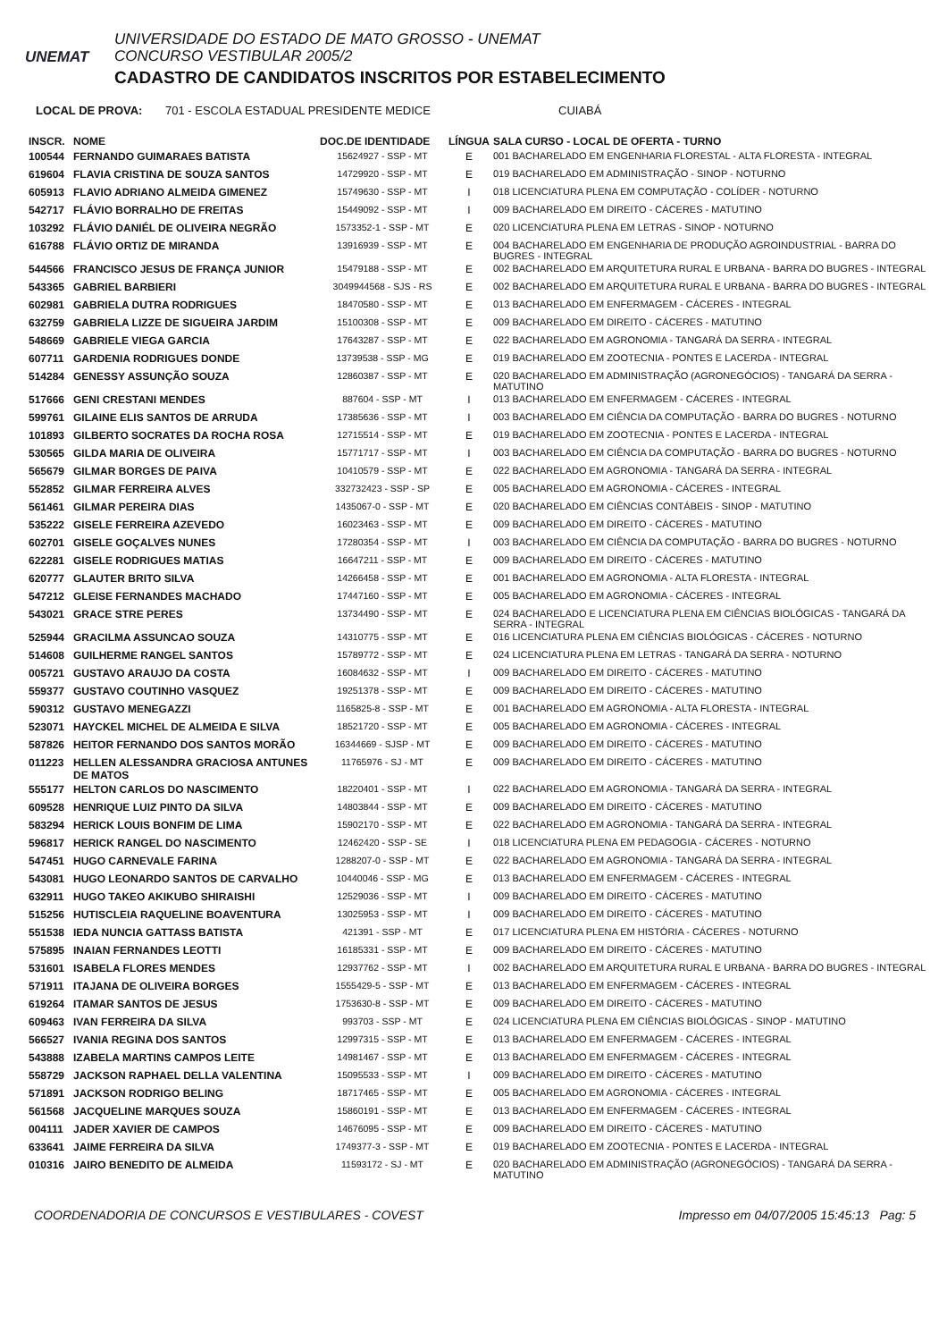UNEMAT
UNIVERSIDADE DO ESTADO DE MATO GROSSO - UNEMAT
CONCURSO VESTIBULAR 2005/2
CADASTRO DE CANDIDATOS INSCRITOS POR ESTABELECIMENTO
LOCAL DE PROVA: 701 - ESCOLA ESTADUAL PRESIDENTE MEDICE CUIABÁ
| INSCR. | NOME | DOC.DE IDENTIDADE | LÍNGUA | SALA CURSO - LOCAL DE OFERTA - TURNO |
| --- | --- | --- | --- | --- |
| 100544 | FERNANDO GUIMARAES BATISTA | 15624927 - SSP - MT | E | 001 BACHARELADO EM ENGENHARIA FLORESTAL - ALTA FLORESTA - INTEGRAL |
| 619604 | FLAVIA CRISTINA DE SOUZA SANTOS | 14729920 - SSP - MT | E | 019 BACHARELADO EM ADMINISTRAÇÃO - SINOP - NOTURNO |
| 605913 | FLAVIO ADRIANO ALMEIDA GIMENEZ | 15749630 - SSP - MT | I | 018 LICENCIATURA PLENA EM COMPUTAÇÃO - COLÍDER - NOTURNO |
| 542717 | FLÁVIO BORRALHO DE FREITAS | 15449092 - SSP - MT | I | 009 BACHARELADO EM DIREITO - CÁCERES - MATUTINO |
| 103292 | FLÁVIO DANIÉL DE OLIVEIRA NEGRÃO | 1573352-1 - SSP - MT | E | 020 LICENCIATURA PLENA EM LETRAS - SINOP - NOTURNO |
| 616788 | FLÁVIO ORTIZ DE MIRANDA | 13916939 - SSP - MT | E | 004 BACHARELADO EM ENGENHARIA DE PRODUÇÃO AGROINDUSTRIAL - BARRA DO BUGRES - INTEGRAL |
| 544566 | FRANCISCO JESUS DE FRANÇA JUNIOR | 15479188 - SSP - MT | E | 002 BACHARELADO EM ARQUITETURA RURAL E URBANA - BARRA DO BUGRES - INTEGRAL |
| 543365 | GABRIEL BARBIERI | 3049944568 - SJS - RS | E | 002 BACHARELADO EM ARQUITETURA RURAL E URBANA - BARRA DO BUGRES - INTEGRAL |
| 602981 | GABRIELA DUTRA RODRIGUES | 18470580 - SSP - MT | E | 013 BACHARELADO EM ENFERMAGEM - CÁCERES - INTEGRAL |
| 632759 | GABRIELA LIZZE DE SIGUEIRA JARDIM | 15100308 - SSP - MT | E | 009 BACHARELADO EM DIREITO - CÁCERES - MATUTINO |
| 548669 | GABRIELE VIEGA GARCIA | 17643287 - SSP - MT | E | 022 BACHARELADO EM AGRONOMIA - TANGARÁ DA SERRA - INTEGRAL |
| 607711 | GARDENIA RODRIGUES DONDE | 13739538 - SSP - MG | E | 019 BACHARELADO EM ZOOTECNIA - PONTES E LACERDA - INTEGRAL |
| 514284 | GENESSY ASSUNÇÃO SOUZA | 12860387 - SSP - MT | E | 020 BACHARELADO EM ADMINISTRAÇÃO (AGRONEGÓCIOS) - TANGARÁ DA SERRA - MATUTINO |
| 517666 | GENI CRESTANI MENDES | 887604 - SSP - MT | I | 013 BACHARELADO EM ENFERMAGEM - CÁCERES - INTEGRAL |
| 599761 | GILAINE ELIS SANTOS DE ARRUDA | 17385636 - SSP - MT | I | 003 BACHARELADO EM CIÊNCIA DA COMPUTAÇÃO - BARRA DO BUGRES - NOTURNO |
| 101893 | GILBERTO SOCRATES DA ROCHA ROSA | 12715514 - SSP - MT | E | 019 BACHARELADO EM ZOOTECNIA - PONTES E LACERDA - INTEGRAL |
| 530565 | GILDA MARIA DE OLIVEIRA | 15771717 - SSP - MT | I | 003 BACHARELADO EM CIÊNCIA DA COMPUTAÇÃO - BARRA DO BUGRES - NOTURNO |
| 565679 | GILMAR BORGES DE PAIVA | 10410579 - SSP - MT | E | 022 BACHARELADO EM AGRONOMIA - TANGARÁ DA SERRA - INTEGRAL |
| 552852 | GILMAR FERREIRA ALVES | 332732423 - SSP - SP | E | 005 BACHARELADO EM AGRONOMIA - CÁCERES - INTEGRAL |
| 561461 | GILMAR PEREIRA DIAS | 1435067-0 - SSP - MT | E | 020 BACHARELADO EM CIÊNCIAS CONTÁBEIS - SINOP - MATUTINO |
| 535222 | GISELE FERREIRA AZEVEDO | 16023463 - SSP - MT | E | 009 BACHARELADO EM DIREITO - CÁCERES - MATUTINO |
| 602701 | GISELE GOÇALVES NUNES | 17280354 - SSP - MT | I | 003 BACHARELADO EM CIÊNCIA DA COMPUTAÇÃO - BARRA DO BUGRES - NOTURNO |
| 622281 | GISELE RODRIGUES MATIAS | 16647211 - SSP - MT | E | 009 BACHARELADO EM DIREITO - CÁCERES - MATUTINO |
| 620777 | GLAUTER BRITO SILVA | 14266458 - SSP - MT | E | 001 BACHARELADO EM AGRONOMIA - ALTA FLORESTA - INTEGRAL |
| 547212 | GLEISE FERNANDES MACHADO | 17447160 - SSP - MT | E | 005 BACHARELADO EM AGRONOMIA - CÁCERES - INTEGRAL |
| 543021 | GRACE STRE PERES | 13734490 - SSP - MT | E | 024 BACHARELADO E LICENCIATURA PLENA EM CIÊNCIAS BIOLÓGICAS - TANGARÁ DA SERRA - INTEGRAL |
| 525944 | GRACILMA ASSUNCAO SOUZA | 14310775 - SSP - MT | E | 016 LICENCIATURA PLENA EM CIÊNCIAS BIOLÓGICAS - CÁCERES - NOTURNO |
| 514608 | GUILHERME RANGEL SANTOS | 15789772 - SSP - MT | E | 024 LICENCIATURA PLENA EM LETRAS - TANGARÁ DA SERRA - NOTURNO |
| 005721 | GUSTAVO ARAUJO DA COSTA | 16084632 - SSP - MT | I | 009 BACHARELADO EM DIREITO - CÁCERES - MATUTINO |
| 559377 | GUSTAVO COUTINHO VASQUEZ | 19251378 - SSP - MT | E | 009 BACHARELADO EM DIREITO - CÁCERES - MATUTINO |
| 590312 | GUSTAVO MENEGAZZI | 1165825-8 - SSP - MT | E | 001 BACHARELADO EM AGRONOMIA - ALTA FLORESTA - INTEGRAL |
| 523071 | HAYCKEL MICHEL DE ALMEIDA E SILVA | 18521720 - SSP - MT | E | 005 BACHARELADO EM AGRONOMIA - CÁCERES - INTEGRAL |
| 587826 | HEITOR FERNANDO DOS SANTOS MORÃO | 16344669 - SJSP - MT | E | 009 BACHARELADO EM DIREITO - CÁCERES - MATUTINO |
| 011223 | HELLEN ALESSANDRA GRACIOSA ANTUNES DE MATOS | 11765976 - SJ - MT | E | 009 BACHARELADO EM DIREITO - CÁCERES - MATUTINO |
| 555177 | HELTON CARLOS DO NASCIMENTO | 18220401 - SSP - MT | I | 022 BACHARELADO EM AGRONOMIA - TANGARÁ DA SERRA - INTEGRAL |
| 609528 | HENRIQUE LUIZ PINTO DA SILVA | 14803844 - SSP - MT | E | 009 BACHARELADO EM DIREITO - CÁCERES - MATUTINO |
| 583294 | HERICK LOUIS BONFIM DE LIMA | 15902170 - SSP - MT | E | 022 BACHARELADO EM AGRONOMIA - TANGARÁ DA SERRA - INTEGRAL |
| 596817 | HERICK RANGEL DO NASCIMENTO | 12462420 - SSP - SE | I | 018 LICENCIATURA PLENA EM PEDAGOGIA - CÁCERES - NOTURNO |
| 547451 | HUGO CARNEVALE FARINA | 1288207-0 - SSP - MT | E | 022 BACHARELADO EM AGRONOMIA - TANGARÁ DA SERRA - INTEGRAL |
| 543081 | HUGO LEONARDO SANTOS DE CARVALHO | 10440046 - SSP - MG | E | 013 BACHARELADO EM ENFERMAGEM - CÁCERES - INTEGRAL |
| 632911 | HUGO TAKEO AKIKUBO SHIRAISHI | 12529036 - SSP - MT | I | 009 BACHARELADO EM DIREITO - CÁCERES - MATUTINO |
| 515256 | HUTISCLEIA RAQUELINE BOAVENTURA | 13025953 - SSP - MT | I | 009 BACHARELADO EM DIREITO - CÁCERES - MATUTINO |
| 551538 | IEDA NUNCIA GATTASS BATISTA | 421391 - SSP - MT | E | 017 LICENCIATURA PLENA EM HISTÓRIA - CÁCERES - NOTURNO |
| 575895 | INAIAN FERNANDES LEOTTI | 16185331 - SSP - MT | E | 009 BACHARELADO EM DIREITO - CÁCERES - MATUTINO |
| 531601 | ISABELA FLORES MENDES | 12937762 - SSP - MT | I | 002 BACHARELADO EM ARQUITETURA RURAL E URBANA - BARRA DO BUGRES - INTEGRAL |
| 571911 | ITAJANA DE OLIVEIRA BORGES | 1555429-5 - SSP - MT | E | 013 BACHARELADO EM ENFERMAGEM - CÁCERES - INTEGRAL |
| 619264 | ITAMAR SANTOS DE JESUS | 1753630-8 - SSP - MT | E | 009 BACHARELADO EM DIREITO - CÁCERES - MATUTINO |
| 609463 | IVAN FERREIRA DA SILVA | 993703 - SSP - MT | E | 024 LICENCIATURA PLENA EM CIÊNCIAS BIOLÓGICAS - SINOP - MATUTINO |
| 566527 | IVANIA REGINA DOS SANTOS | 12997315 - SSP - MT | E | 013 BACHARELADO EM ENFERMAGEM - CÁCERES - INTEGRAL |
| 543888 | IZABELA MARTINS CAMPOS LEITE | 14981467 - SSP - MT | E | 013 BACHARELADO EM ENFERMAGEM - CÁCERES - INTEGRAL |
| 558729 | JACKSON RAPHAEL DELLA VALENTINA | 15095533 - SSP - MT | I | 009 BACHARELADO EM DIREITO - CÁCERES - MATUTINO |
| 571891 | JACKSON RODRIGO BELING | 18717465 - SSP - MT | E | 005 BACHARELADO EM AGRONOMIA - CÁCERES - INTEGRAL |
| 561568 | JACQUELINE MARQUES SOUZA | 15860191 - SSP - MT | E | 013 BACHARELADO EM ENFERMAGEM - CÁCERES - INTEGRAL |
| 004111 | JADER XAVIER DE CAMPOS | 14676095 - SSP - MT | E | 009 BACHARELADO EM DIREITO - CÁCERES - MATUTINO |
| 633641 | JAIME FERREIRA DA SILVA | 1749377-3 - SSP - MT | E | 019 BACHARELADO EM ZOOTECNIA - PONTES E LACERDA - INTEGRAL |
| 010316 | JAIRO BENEDITO DE ALMEIDA | 11593172 - SJ - MT | E | 020 BACHARELADO EM ADMINISTRAÇÃO (AGRONEGÓCIOS) - TANGARÁ DA SERRA - MATUTINO |
COORDENADORIA DE CONCURSOS E VESTIBULARES - COVEST Impresso em 04/07/2005 15:45:13 Pag: 5